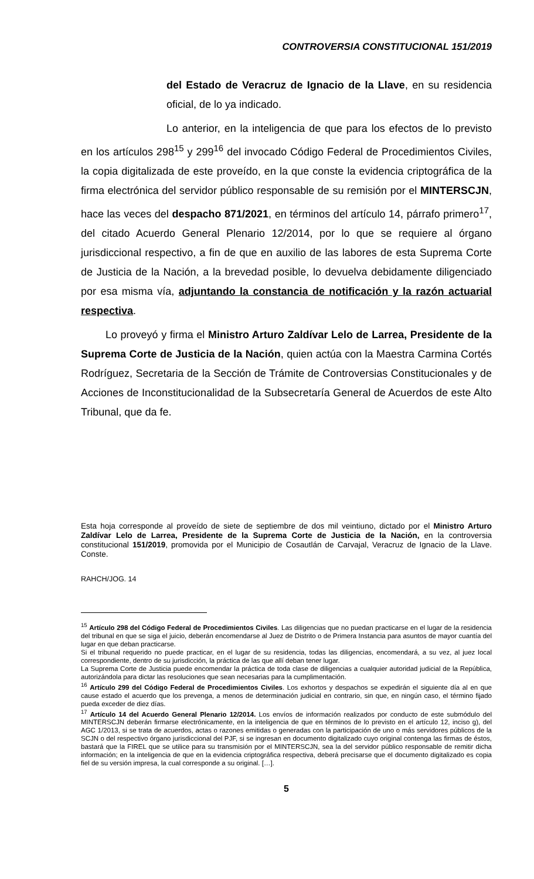CONTROVERSIA CONSTITUCIONAL 151/2019
del Estado de Veracruz de Ignacio de la Llave, en su residencia oficial, de lo ya indicado.
Lo anterior, en la inteligencia de que para los efectos de lo previsto en los artículos 298<sup>15</sup> y 299<sup>16</sup> del invocado Código Federal de Procedimientos Civiles, la copia digitalizada de este proveído, en la que conste la evidencia criptográfica de la firma electrónica del servidor público responsable de su remisión por el MINTERSCJN, hace las veces del despacho 871/2021, en términos del artículo 14, párrafo primero<sup>17</sup>, del citado Acuerdo General Plenario 12/2014, por lo que se requiere al órgano jurisdiccional respectivo, a fin de que en auxilio de las labores de esta Suprema Corte de Justicia de la Nación, a la brevedad posible, lo devuelva debidamente diligenciado por esa misma vía, adjuntando la constancia de notificación y la razón actuarial respectiva.
Lo proveyó y firma el Ministro Arturo Zaldívar Lelo de Larrea, Presidente de la Suprema Corte de Justicia de la Nación, quien actúa con la Maestra Carmina Cortés Rodríguez, Secretaria de la Sección de Trámite de Controversias Constitucionales y de Acciones de Inconstitucionalidad de la Subsecretaría General de Acuerdos de este Alto Tribunal, que da fe.
Esta hoja corresponde al proveído de siete de septiembre de dos mil veintiuno, dictado por el Ministro Arturo Zaldívar Lelo de Larrea, Presidente de la Suprema Corte de Justicia de la Nación, en la controversia constitucional 151/2019, promovida por el Municipio de Cosautlán de Carvajal, Veracruz de Ignacio de la Llave. Conste.
RAHCH/JOG. 14
<sup>15</sup> Artículo 298 del Código Federal de Procedimientos Civiles. Las diligencias que no puedan practicarse en el lugar de la residencia del tribunal en que se siga el juicio, deberán encomendarse al Juez de Distrito o de Primera Instancia para asuntos de mayor cuantía del lugar en que deban practicarse.
Si el tribunal requerido no puede practicar, en el lugar de su residencia, todas las diligencias, encomendará, a su vez, al juez local correspondiente, dentro de su jurisdicción, la práctica de las que allí deban tener lugar.
La Suprema Corte de Justicia puede encomendar la práctica de toda clase de diligencias a cualquier autoridad judicial de la República, autorizándola para dictar las resoluciones que sean necesarias para la cumplimentación.
<sup>16</sup> Artículo 299 del Código Federal de Procedimientos Civiles. Los exhortos y despachos se expedirán el siguiente día al en que cause estado el acuerdo que los prevenga, a menos de determinación judicial en contrario, sin que, en ningún caso, el término fijado pueda exceder de diez días.
<sup>17</sup> Artículo 14 del Acuerdo General Plenario 12/2014. Los envíos de información realizados por conducto de este submódulo del MINTERSCJN deberán firmarse electrónicamente, en la inteligencia de que en términos de lo previsto en el artículo 12, inciso g), del AGC 1/2013, si se trata de acuerdos, actas o razones emitidas o generadas con la participación de uno o más servidores públicos de la SCJN o del respectivo órgano jurisdiccional del PJF, si se ingresan en documento digitalizado cuyo original contenga las firmas de éstos, bastará que la FIREL que se utilice para su transmisión por el MINTERSCJN, sea la del servidor público responsable de remitir dicha información; en la inteligencia de que en la evidencia criptográfica respectiva, deberá precisarse que el documento digitalizado es copia fiel de su versión impresa, la cual corresponde a su original. […].
5